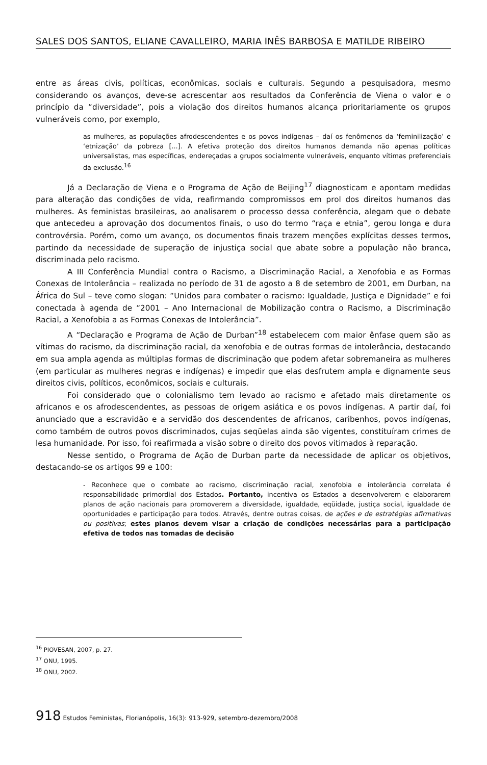SALES DOS SANTOS, ELIANE CAVALLEIRO, MARIA INÊS BARBOSA E MATILDE RIBEIRO
entre as áreas civis, políticas, econômicas, sociais e culturais. Segundo a pesquisadora, mesmo considerando os avanços, deve-se acrescentar aos resultados da Conferência de Viena o valor e o princípio da “diversidade”, pois a violação dos direitos humanos alcança prioritariamente os grupos vulneráveis como, por exemplo,
as mulheres, as populações afrodescendentes e os povos indígenas – daí os fenômenos da ‘feminilização’ e ‘etnização’ da pobreza [...]. A efetiva proteção dos direitos humanos demanda não apenas políticas universalistas, mas específicas, endereçadas a grupos socialmente vulneráveis, enquanto vítimas preferenciais da exclusão.<sup>16</sup>
Já a Declaração de Viena e o Programa de Ação de Beijing<sup>17</sup> diagnosticam e apontam medidas para alteração das condições de vida, reafirmando compromissos em prol dos direitos humanos das mulheres. As feministas brasileiras, ao analisarem o processo dessa conferência, alegam que o debate que antecedeu a aprovação dos documentos finais, o uso do termo “raça e etnia”, gerou longa e dura controvérsia. Porém, como um avanço, os documentos finais trazem menções explícitas desses termos, partindo da necessidade de superação de injustiça social que abate sobre a população não branca, discriminada pelo racismo.
A III Conferência Mundial contra o Racismo, a Discriminação Racial, a Xenofobia e as Formas Conexas de Intolerância – realizada no período de 31 de agosto a 8 de setembro de 2001, em Durban, na África do Sul – teve como slogan: “Unidos para combater o racismo: Igualdade, Justiça e Dignidade” e foi conectada à agenda de “2001 – Ano Internacional de Mobilização contra o Racismo, a Discriminação Racial, a Xenofobia a as Formas Conexas de Intolerância”.
A “Declaração e Programa de Ação de Durban”<sup>18</sup> estabelecem com maior ênfase quem são as vítimas do racismo, da discriminação racial, da xenofobia e de outras formas de intolerância, destacando em sua ampla agenda as múltiplas formas de discriminação que podem afetar sobremaneira as mulheres (em particular as mulheres negras e indígenas) e impedir que elas desfrutem ampla e dignamente seus direitos civis, políticos, econômicos, sociais e culturais.
Foi considerado que o colonialismo tem levado ao racismo e afetado mais diretamente os africanos e os afrodescendentes, as pessoas de origem asiática e os povos indígenas. A partir daí, foi anunciado que a escravidão e a servidão dos descendentes de africanos, caribenhos, povos indígenas, como também de outros povos discriminados, cujas seqüelas ainda são vigentes, constituíram crimes de lesa humanidade. Por isso, foi reafirmada a visão sobre o direito dos povos vitimados à reparação.
Nesse sentido, o Programa de Ação de Durban parte da necessidade de aplicar os objetivos, destacando-se os artigos 99 e 100:
- Reconhece que o combate ao racismo, discriminação racial, xenofobia e intolerância correlata é responsabilidade primordial dos Estados. Portanto, incentiva os Estados a desenvolverem e elaborarem planos de ação nacionais para promoverem a diversidade, igualdade, eqüidade, justiça social, igualdade de oportunidades e participação para todos. Através, dentre outras coisas, de ações e de estratégias afirmativas ou positivas; estes planos devem visar a criação de condições necessárias para a participação efetiva de todos nas tomadas de decisão
<sup>16</sup> PIOVESAN, 2007, p. 27.
<sup>17</sup> ONU, 1995.
<sup>18</sup> ONU, 2002.
918 Estudos Feministas, Florianópolis, 16(3): 913-929, setembro-dezembro/2008